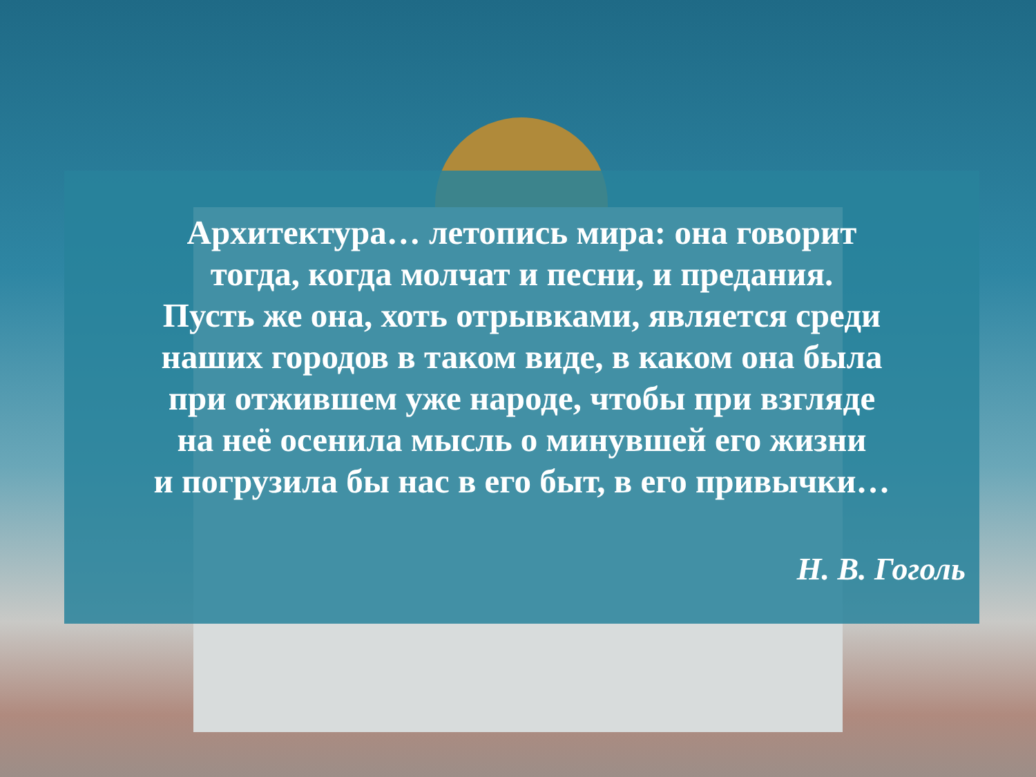Архитектура… летопись мира: она говорит
тогда, когда молчат и песни, и предания.
Пусть же она, хоть отрывками, является среди
наших городов в таком виде, в каком она была
при отжившем уже народе, чтобы при взгляде
на неё осенила мысль о минувшей его жизни
и погрузила бы нас в его быт, в его привычки…
Н. В. Гоголь